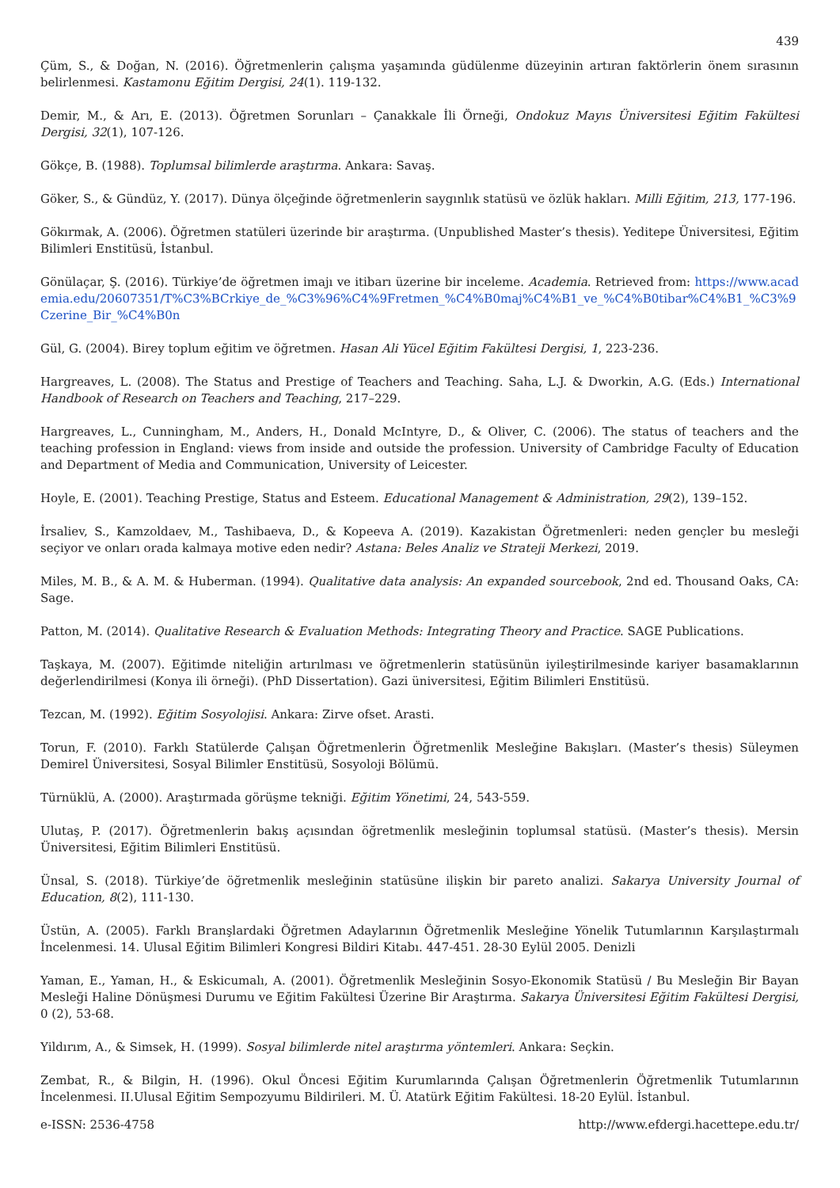439
Çüm, S., & Doğan, N. (2016). Öğretmenlerin çalışma yaşamında güdülenme düzeyinin artıran faktörlerin önem sırasının belirlenmesi. Kastamonu Eğitim Dergisi, 24(1). 119-132.
Demir, M., & Arı, E. (2013). Öğretmen Sorunları – Çanakkale İli Örneği, Ondokuz Mayıs Üniversitesi Eğitim Fakültesi Dergisi, 32(1), 107-126.
Gökçe, B. (1988). Toplumsal bilimlerde araştırma. Ankara: Savaş.
Göker, S., & Gündüz, Y. (2017). Dünya ölçeğinde öğretmenlerin saygınlık statüsü ve özlük hakları. Milli Eğitim, 213, 177-196.
Gökırmak, A. (2006). Öğretmen statüleri üzerinde bir araştırma. (Unpublished Master’s thesis). Yeditepe Üniversitesi, Eğitim Bilimleri Enstitüsü, İstanbul.
Gönülaçar, Ş. (2016). Türkiye’de öğretmen imajı ve itibarı üzerine bir inceleme. Academia. Retrieved from: https://www.academia.edu/20607351/T%C3%BCrkiye_de_%C3%96%C4%9Fretmen_%C4%B0maj%C4%B1_ve_%C4%B0tibar%C4%B1_%C3%9Czerine_Bir_%C4%B0n
Gül, G. (2004). Birey toplum eğitim ve öğretmen. Hasan Ali Yücel Eğitim Fakültesi Dergisi, 1, 223-236.
Hargreaves, L. (2008). The Status and Prestige of Teachers and Teaching. Saha, L.J. & Dworkin, A.G. (Eds.) International Handbook of Research on Teachers and Teaching, 217–229.
Hargreaves, L., Cunningham, M., Anders, H., Donald McIntyre, D., & Oliver, C. (2006). The status of teachers and the teaching profession in England: views from inside and outside the profession. University of Cambridge Faculty of Education and Department of Media and Communication, University of Leicester.
Hoyle, E. (2001). Teaching Prestige, Status and Esteem. Educational Management & Administration, 29(2), 139–152.
İrsaliev, S., Kamzoldaev, M., Tashibaeva, D., & Kopeeva A. (2019). Kazakistan Öğretmenleri: neden gençler bu mesleği seçiyor ve onları orada kalmaya motive eden nedir? Astana: Beles Analiz ve Strateji Merkezi, 2019.
Miles, M. B., & A. M. & Huberman. (1994). Qualitative data analysis: An expanded sourcebook, 2nd ed. Thousand Oaks, CA: Sage.
Patton, M. (2014). Qualitative Research & Evaluation Methods: Integrating Theory and Practice. SAGE Publications.
Taşkaya, M. (2007). Eğitimde niteliğin artırılması ve öğretmenlerin statüsünün iyileştirilmesinde kariyer basamaklarının değerlendirilmesi (Konya ili örneği). (PhD Dissertation). Gazi üniversitesi, Eğitim Bilimleri Enstitüsü.
Tezcan, M. (1992). Eğitim Sosyolojisi. Ankara: Zirve ofset. Arasti.
Torun, F. (2010). Farklı Statülerde Çalışan Öğretmenlerin Öğretmenlik Mesleğine Bakışları. (Master’s thesis) Süleymen Demirel Üniversitesi, Sosyal Bilimler Enstitüsü, Sosyoloji Bölümü.
Türnüklü, A. (2000). Araştırmada görüşme tekniği. Eğitim Yönetimi, 24, 543-559.
Ulutaş, P. (2017). Öğretmenlerin bakış açısından öğretmenlik mesleğinin toplumsal statüsü. (Master’s thesis). Mersin Üniversitesi, Eğitim Bilimleri Enstitüsü.
Ünsal, S. (2018). Türkiye’de öğretmenlik mesleğinin statüsüne ilişkin bir pareto analizi. Sakarya University Journal of Education, 8(2), 111-130.
Üstün, A. (2005). Farklı Branşlardaki Öğretmen Adaylarının Öğretmenlik Mesleğine Yönelik Tutumlarının Karşılaştırmalı İncelenmesi. 14. Ulusal Eğitim Bilimleri Kongresi Bildiri Kitabı. 447-451. 28-30 Eylül 2005. Denizli
Yaman, E., Yaman, H., & Eskicumalı, A. (2001). Öğretmenlik Mesleğinin Sosyo-Ekonomik Statüsü / Bu Mesleğin Bir Bayan Mesleği Haline Dönüşmesi Durumu ve Eğitim Fakültesi Üzerine Bir Araştırma. Sakarya Üniversitesi Eğitim Fakültesi Dergisi, 0 (2), 53-68.
Yildırım, A., & Simsek, H. (1999). Sosyal bilimlerde nitel araştırma yöntemleri. Ankara: Seçkin.
Zembat, R., & Bilgin, H. (1996). Okul Öncesi Eğitim Kurumlarında Çalışan Öğretmenlerin Öğretmenlik Tutumlarının İncelenmesi. II.Ulusal Eğitim Sempozyumu Bildirileri. M. Ü. Atatürk Eğitim Fakültesi. 18-20 Eylül. İstanbul.
e-ISSN: 2536-4758 http://www.efdergi.hacettepe.edu.tr/